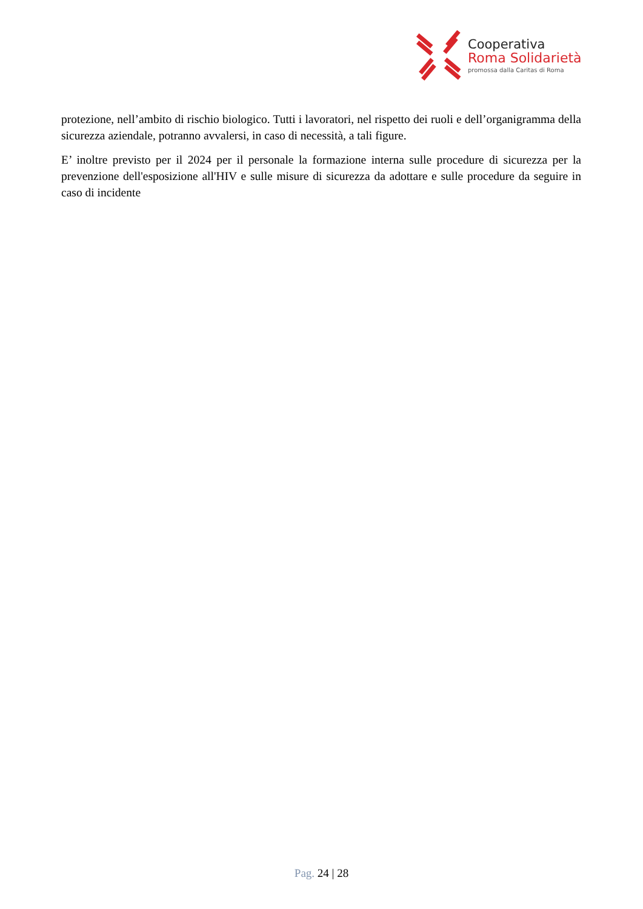Cooperativa
Roma Solidarietà
promossa dalla Caritas di Roma
protezione, nell’ambito di rischio biologico. Tutti i lavoratori, nel rispetto dei ruoli e dell’organigramma della sicurezza aziendale, potranno avvalersi, in caso di necessità, a tali figure.
E’ inoltre previsto per il 2024 per il personale la formazione interna sulle procedure di sicurezza per la prevenzione dell'esposizione all'HIV e sulle misure di sicurezza da adottare e sulle procedure da seguire in caso di incidente
Pag. 24 | 28